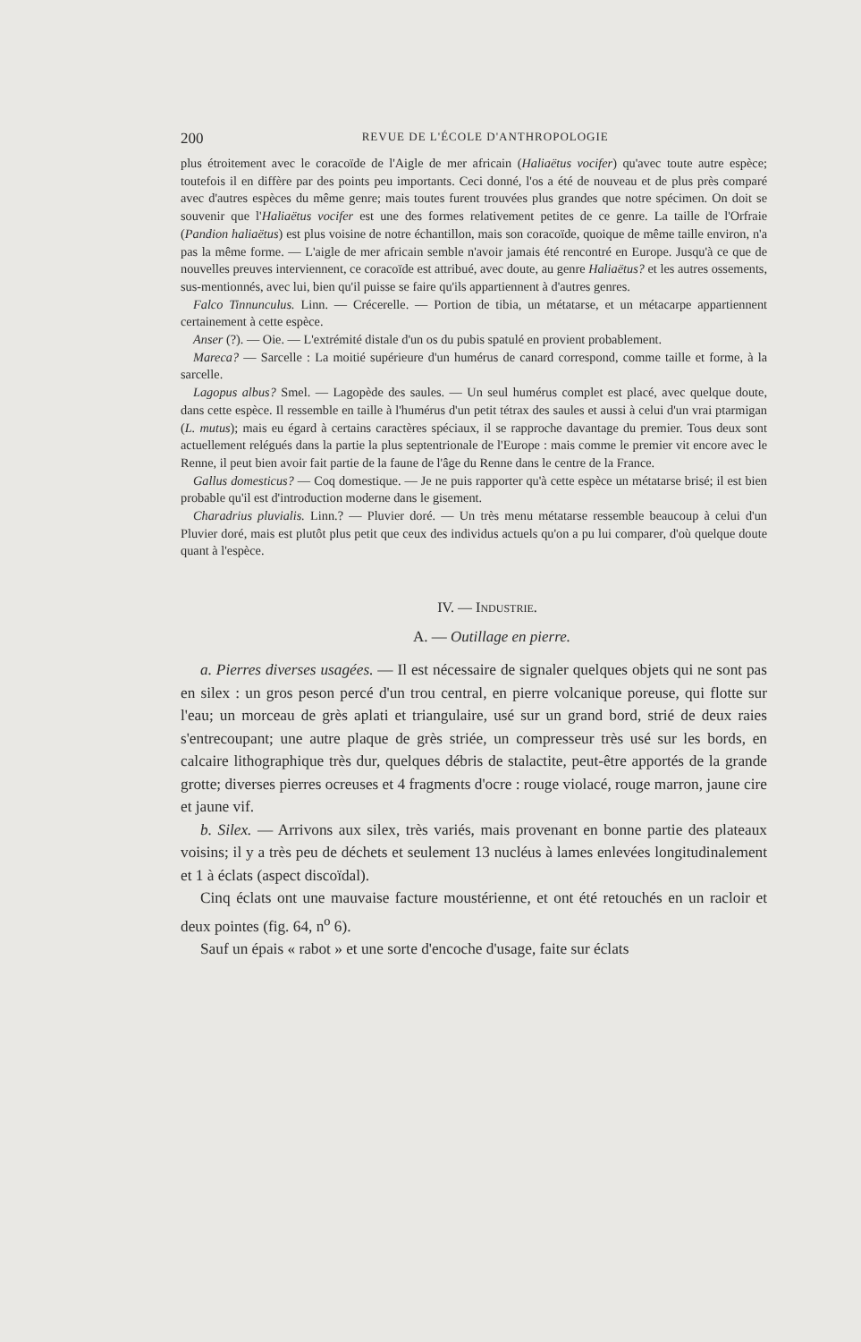200 REVUE DE L'ÉCOLE D'ANTHROPOLOGIE
plus étroitement avec le coracoïde de l'Aigle de mer africain (Haliaëtus vocifer) qu'avec toute autre espèce; toutefois il en diffère par des points peu importants. Ceci donné, l'os a été de nouveau et de plus près comparé avec d'autres espèces du même genre; mais toutes furent trouvées plus grandes que notre spécimen. On doit se souvenir que l'Haliaëtus vocifer est une des formes relativement petites de ce genre. La taille de l'Orfraie (Pandion haliaëtus) est plus voisine de notre échantillon, mais son coracoïde, quoique de même taille environ, n'a pas la même forme. — L'aigle de mer africain semble n'avoir jamais été rencontré en Europe. Jusqu'à ce que de nouvelles preuves interviennent, ce coracoïde est attribué, avec doute, au genre Haliaëtus? et les autres ossements, sus-mentionnés, avec lui, bien qu'il puisse se faire qu'ils appartiennent à d'autres genres.
Falco Tinnunculus. Linn. — Crécerelle. — Portion de tibia, un métatarse, et un métacarpe appartiennent certainement à cette espèce.
Anser (?). — Oie. — L'extrémité distale d'un os du pubis spatulé en provient probablement.
Mareca? — Sarcelle : La moitié supérieure d'un humérus de canard correspond, comme taille et forme, à la sarcelle.
Lagopus albus? Smel. — Lagopède des saules. — Un seul humérus complet est placé, avec quelque doute, dans cette espèce. Il ressemble en taille à l'humérus d'un petit tétrax des saules et aussi à celui d'un vrai ptarmigan (L. mutus); mais eu égard à certains caractères spéciaux, il se rapproche davantage du premier. Tous deux sont actuellement relégués dans la partie la plus septentrionale de l'Europe : mais comme le premier vit encore avec le Renne, il peut bien avoir fait partie de la faune de l'âge du Renne dans le centre de la France.
Gallus domesticus? — Coq domestique. — Je ne puis rapporter qu'à cette espèce un métatarse brisé; il est bien probable qu'il est d'introduction moderne dans le gisement.
Charadrius pluvialis. Linn.? — Pluvier doré. — Un très menu métatarse ressemble beaucoup à celui d'un Pluvier doré, mais est plutôt plus petit que ceux des individus actuels qu'on a pu lui comparer, d'où quelque doute quant à l'espèce.
IV. — INDUSTRIE.
A. — Outillage en pierre.
a. Pierres diverses usagées. — Il est nécessaire de signaler quelques objets qui ne sont pas en silex : un gros peson percé d'un trou central, en pierre volcanique poreuse, qui flotte sur l'eau; un morceau de grès aplati et triangulaire, usé sur un grand bord, strié de deux raies s'entrecoupant; une autre plaque de grès striée, un compresseur très usé sur les bords, en calcaire lithographique très dur, quelques débris de stalactite, peut-être apportés de la grande grotte; diverses pierres ocreuses et 4 fragments d'ocre : rouge violacé, rouge marron, jaune cire et jaune vif.
b. Silex. — Arrivons aux silex, très variés, mais provenant en bonne partie des plateaux voisins; il y a très peu de déchets et seulement 13 nucléus à lames enlevées longitudinalement et 1 à éclats (aspect discoïdal).
Cinq éclats ont une mauvaise facture moustérienne, et ont été retouchés en un racloir et deux pointes (fig. 64, n<sup>o</sup> 6).
Sauf un épais « rabot » et une sorte d'encoche d'usage, faite sur éclats